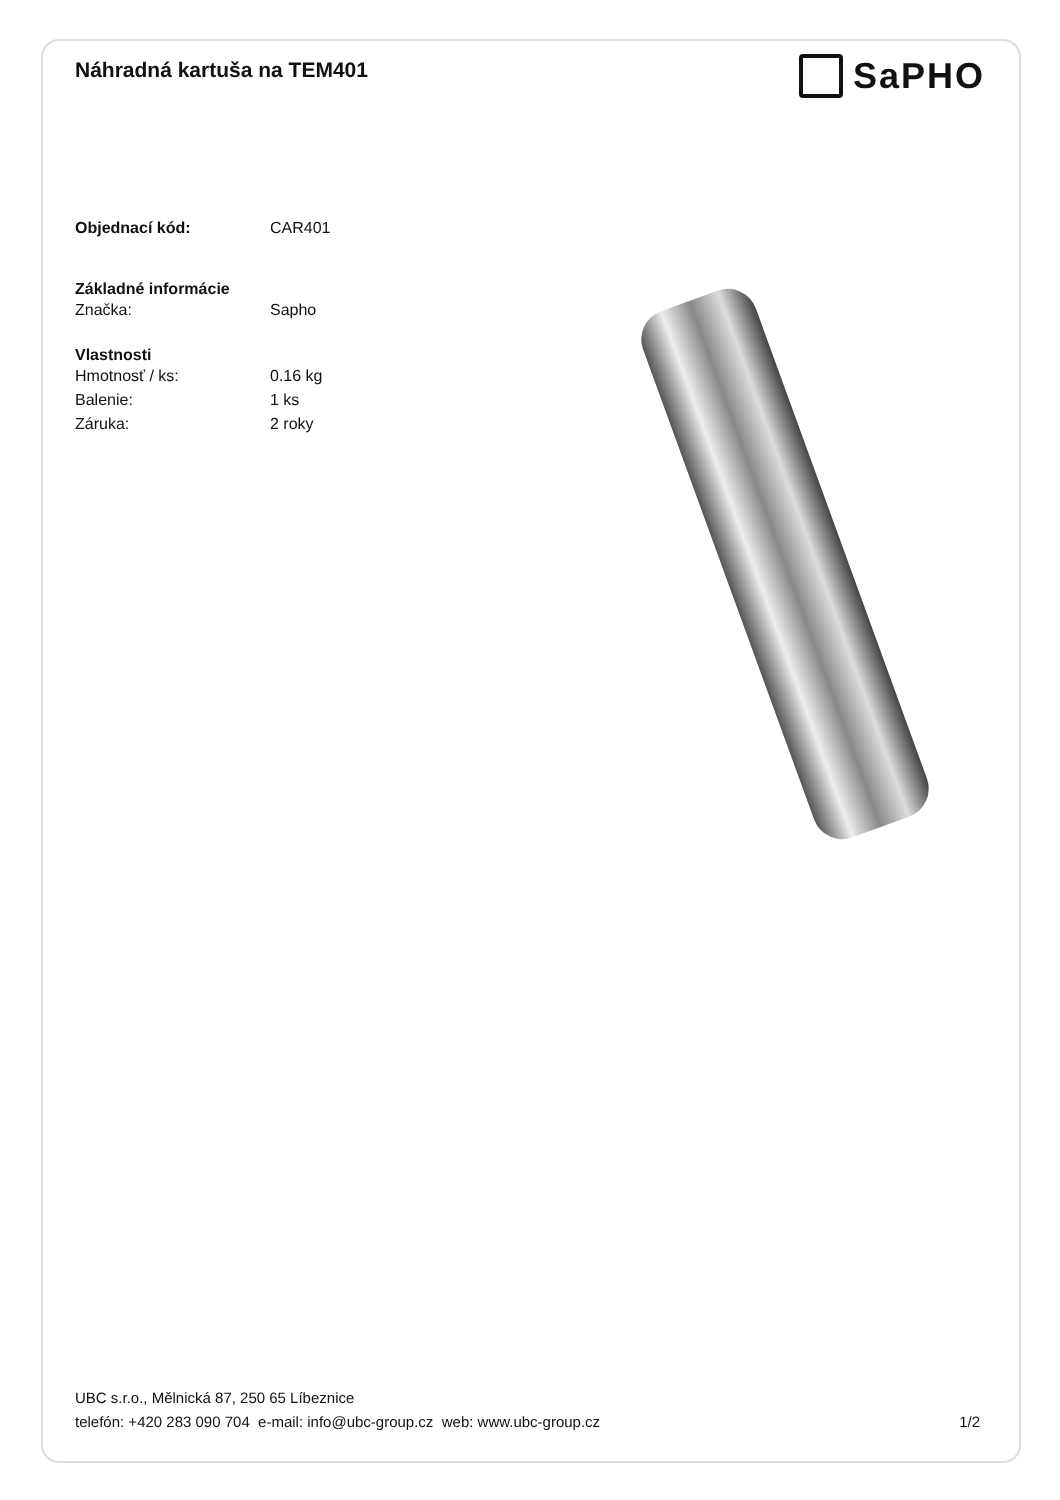Náhradná kartuša na TEM401
SaPHO
Objednací kód: CAR401
Základné informácie
Značka: Sapho
Vlastnosti
Hmotnosť / ks: 0.16 kg
Balenie: 1 ks
Záruka: 2 roky
UBC s.r.o., Mělnická 87, 250 65 Líbeznice
telefón: +420 283 090 704 e-mail: info@ubc-group.cz web: www.ubc-group.cz 1/2